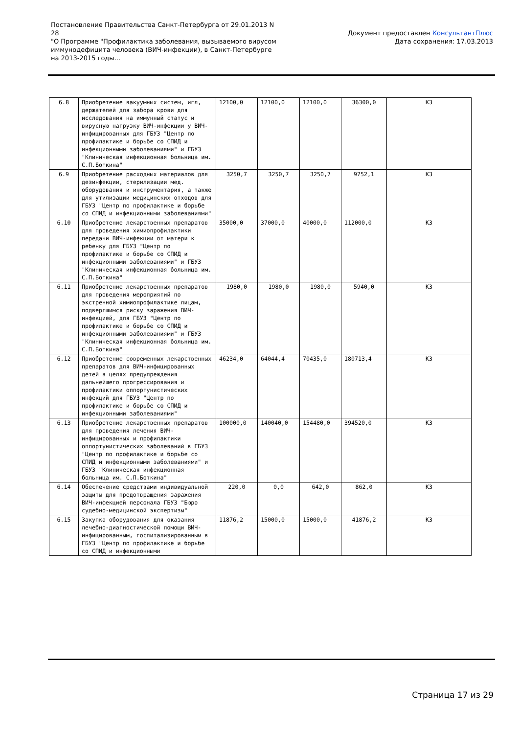Постановление Правительства Санкт-Петербурга от 29.01.2013 N 28
"О Программе "Профилактика заболевания, вызываемого вирусом иммунодефицита человека (ВИЧ-инфекции), в Санкт-Петербурге на 2013-2015 годы...
Документ предоставлен КонсультантПлюс
Дата сохранения: 17.03.2013
| 6.8 | Приобретение вакуумных систем, игл, держателей для забора крови для исследования на иммунный статус и вирусную нагрузку ВИЧ-инфекции у ВИЧ-инфицированных для ГБУЗ "Центр по профилактике и борьбе со СПИД и инфекционными заболеваниями" и ГБУЗ "Клиническая инфекционная больница им. С.П.Боткина" | 12100,0 | 12100,0 | 12100,0 | 36300,0 | КЗ |
| 6.9 | Приобретение расходных материалов для дезинфекции, стерилизации мед. оборудования и инструментария, а также для утилизации медицинских отходов для ГБУЗ "Центр по профилактике и борьбе со СПИД и инфекционными заболеваниями" | 3250,7 | 3250,7 | 3250,7 | 9752,1 | КЗ |
| 6.10 | Приобретение лекарственных препаратов для проведения химиопрофилактики передачи ВИЧ-инфекции от матери к ребенку для ГБУЗ "Центр по профилактике и борьбе со СПИД и инфекционными заболеваниями" и ГБУЗ "Клиническая инфекционная больница им. С.П.Боткина" | 35000,0 | 37000,0 | 40000,0 | 112000,0 | КЗ |
| 6.11 | Приобретение лекарственных препаратов для проведения мероприятий по экстренной химиопрофилактике лицам, подвергшимся риску заражения ВИЧ-инфекцией, для ГБУЗ "Центр по профилактике и борьбе со СПИД и инфекционными заболеваниями" и ГБУЗ "Клиническая инфекционная больница им. С.П.Боткина" | 1980,0 | 1980,0 | 1980,0 | 5940,0 | КЗ |
| 6.12 | Приобретение современных лекарственных препаратов для ВИЧ-инфицированных детей в целях предупреждения дальнейшего прогрессирования и профилактики оппортунистических инфекций для ГБУЗ "Центр по профилактике и борьбе со СПИД и инфекционными заболеваниями" | 46234,0 | 64044,4 | 70435,0 | 180713,4 | КЗ |
| 6.13 | Приобретение лекарственных препаратов для проведения лечения ВИЧ-инфицированных и профилактики оппортунистических заболеваний в ГБУЗ "Центр по профилактике и борьбе со СПИД и инфекционными заболеваниями" и ГБУЗ "Клиническая инфекционная больница им. С.П.Боткина" | 100000,0 | 140040,0 | 154480,0 | 394520,0 | КЗ |
| 6.14 | Обеспечение средствами индивидуальной защиты для предотвращения заражения ВИЧ-инфекцией персонала ГБУЗ "Бюро судебно-медицинской экспертизы" | 220,0 | 0,0 | 642,0 | 862,0 | КЗ |
| 6.15 | Закупка оборудования для оказания лечебно-диагностической помощи ВИЧ-инфицированным, госпитализированным в ГБУЗ "Центр по профилактике и борьбе со СПИД и инфекционными | 11876,2 | 15000,0 | 15000,0 | 41876,2 | КЗ |
Страница 17 из 29